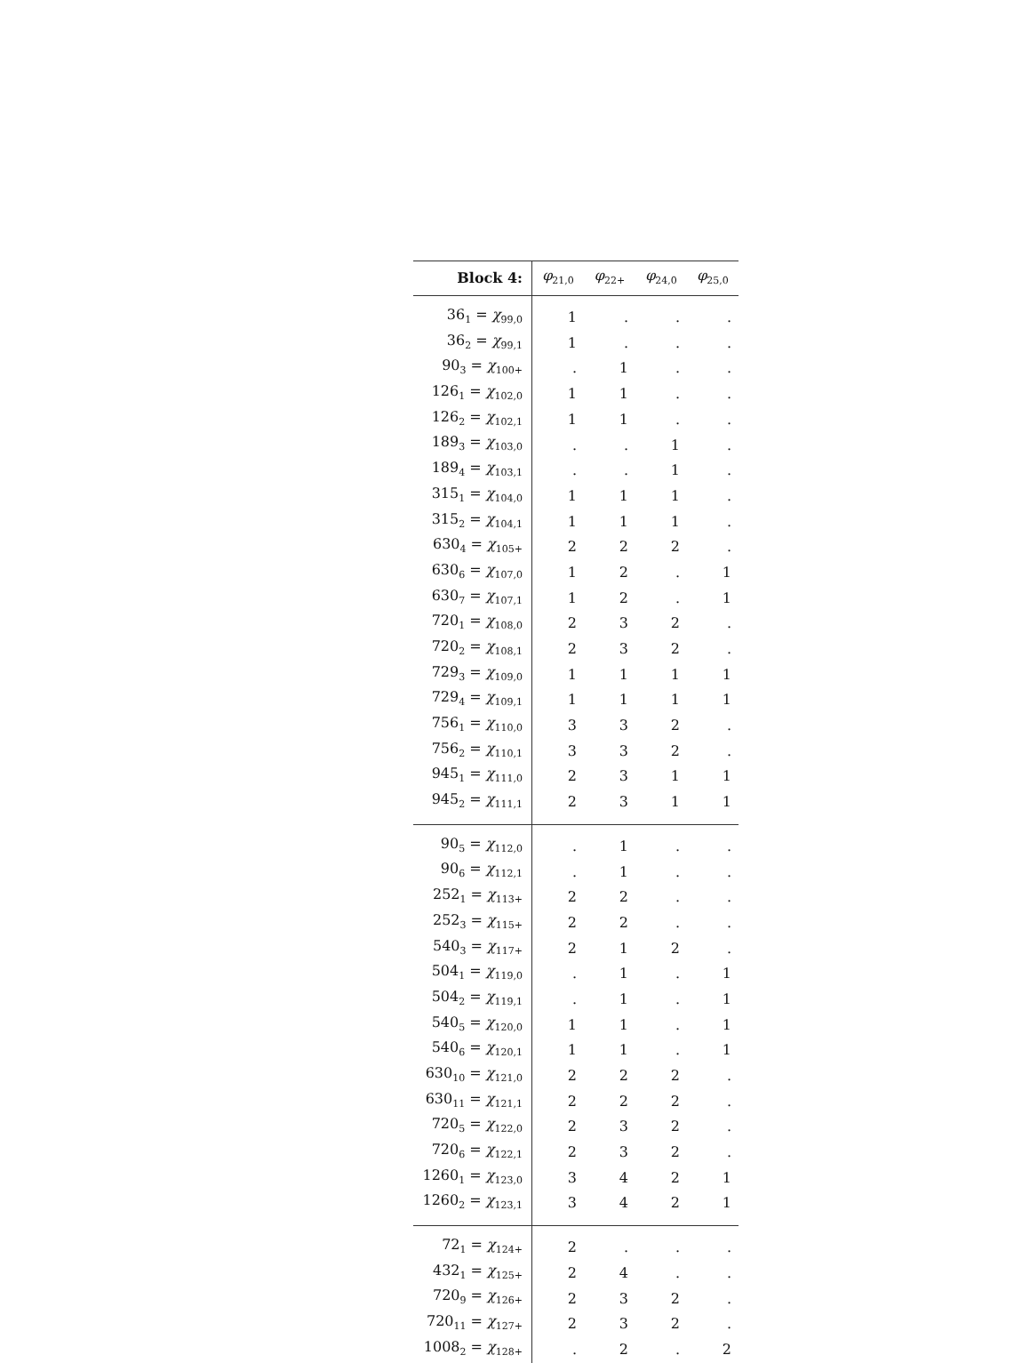| Block 4: | φ<sub>21,0</sub> | φ<sub>22+</sub> | φ<sub>24,0</sub> | φ<sub>25,0</sub> |
| --- | --- | --- | --- | --- |
| 36<sub>1</sub> = χ<sub>99,0</sub> | 1 | . | . | . |
| 36<sub>2</sub> = χ<sub>99,1</sub> | 1 | . | . | . |
| 90<sub>3</sub> = χ<sub>100+</sub> | . | 1 | . | . |
| 126<sub>1</sub> = χ<sub>102,0</sub> | 1 | 1 | . | . |
| 126<sub>2</sub> = χ<sub>102,1</sub> | 1 | 1 | . | . |
| 189<sub>3</sub> = χ<sub>103,0</sub> | . | . | 1 | . |
| 189<sub>4</sub> = χ<sub>103,1</sub> | . | . | 1 | . |
| 315<sub>1</sub> = χ<sub>104,0</sub> | 1 | 1 | 1 | . |
| 315<sub>2</sub> = χ<sub>104,1</sub> | 1 | 1 | 1 | . |
| 630<sub>4</sub> = χ<sub>105+</sub> | 2 | 2 | 2 | . |
| 630<sub>6</sub> = χ<sub>107,0</sub> | 1 | 2 | . | 1 |
| 630<sub>7</sub> = χ<sub>107,1</sub> | 1 | 2 | . | 1 |
| 720<sub>1</sub> = χ<sub>108,0</sub> | 2 | 3 | 2 | . |
| 720<sub>2</sub> = χ<sub>108,1</sub> | 2 | 3 | 2 | . |
| 729<sub>3</sub> = χ<sub>109,0</sub> | 1 | 1 | 1 | 1 |
| 729<sub>4</sub> = χ<sub>109,1</sub> | 1 | 1 | 1 | 1 |
| 756<sub>1</sub> = χ<sub>110,0</sub> | 3 | 3 | 2 | . |
| 756<sub>2</sub> = χ<sub>110,1</sub> | 3 | 3 | 2 | . |
| 945<sub>1</sub> = χ<sub>111,0</sub> | 2 | 3 | 1 | 1 |
| 945<sub>2</sub> = χ<sub>111,1</sub> | 2 | 3 | 1 | 1 |
| 90<sub>5</sub> = χ<sub>112,0</sub> | . | 1 | . | . |
| 90<sub>6</sub> = χ<sub>112,1</sub> | . | 1 | . | . |
| 252<sub>1</sub> = χ<sub>113+</sub> | 2 | 2 | . | . |
| 252<sub>3</sub> = χ<sub>115+</sub> | 2 | 2 | . | . |
| 540<sub>3</sub> = χ<sub>117+</sub> | 2 | 1 | 2 | . |
| 504<sub>1</sub> = χ<sub>119,0</sub> | . | 1 | . | 1 |
| 504<sub>2</sub> = χ<sub>119,1</sub> | . | 1 | . | 1 |
| 540<sub>5</sub> = χ<sub>120,0</sub> | 1 | 1 | . | 1 |
| 540<sub>6</sub> = χ<sub>120,1</sub> | 1 | 1 | . | 1 |
| 630<sub>10</sub> = χ<sub>121,0</sub> | 2 | 2 | 2 | . |
| 630<sub>11</sub> = χ<sub>121,1</sub> | 2 | 2 | 2 | . |
| 720<sub>5</sub> = χ<sub>122,0</sub> | 2 | 3 | 2 | . |
| 720<sub>6</sub> = χ<sub>122,1</sub> | 2 | 3 | 2 | . |
| 1260<sub>1</sub> = χ<sub>123,0</sub> | 3 | 4 | 2 | 1 |
| 1260<sub>2</sub> = χ<sub>123,1</sub> | 3 | 4 | 2 | 1 |
| 72<sub>1</sub> = χ<sub>124+</sub> | 2 | . | . | . |
| 432<sub>1</sub> = χ<sub>125+</sub> | 2 | 4 | . | . |
| 720<sub>9</sub> = χ<sub>126+</sub> | 2 | 3 | 2 | . |
| 720<sub>11</sub> = χ<sub>127+</sub> | 2 | 3 | 2 | . |
| 1008<sub>2</sub> = χ<sub>128+</sub> | . | 2 | . | 2 |